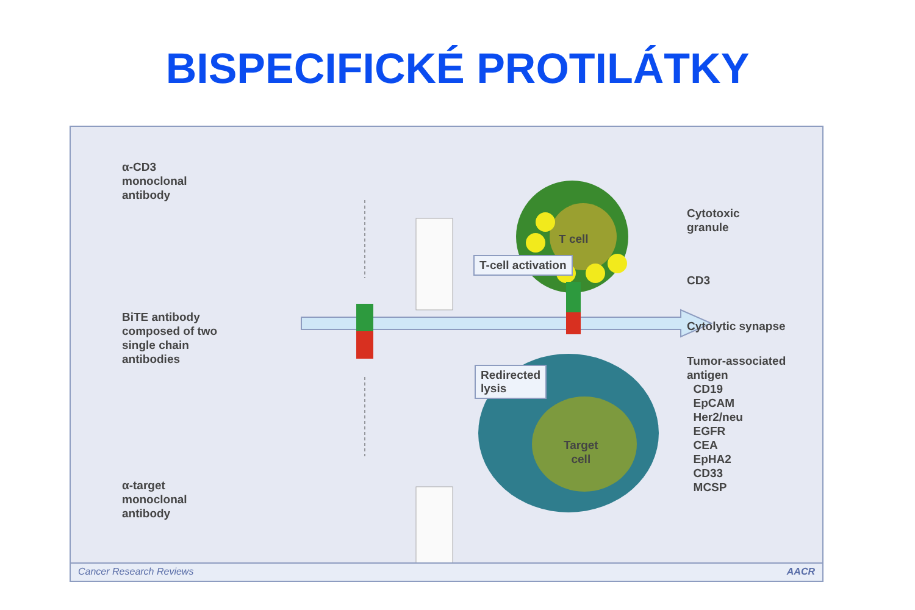BISPECIFICKÉ PROTILÁTKY
α-CD3
monoclonal
antibody
BiTE antibody
composed of two
single chain
antibodies
α-target
monoclonal
antibody
T-cell activation
Redirected
lysis
T cell
Target
cell
Cytotoxic
granule
CD3
Cytolytic synapse
Tumor-associated
antigen
CD19
EpCAM
Her2/neu
EGFR
CEA
EpHA2
CD33
MCSP
Cancer Research Reviews AACR